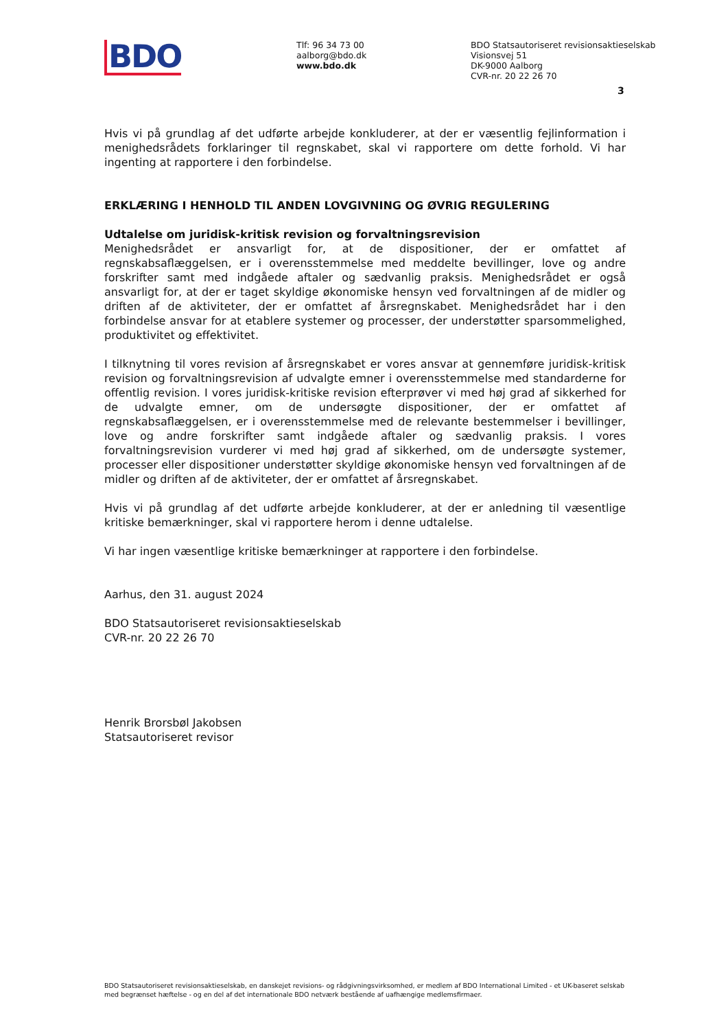BDO
Tlf: 96 34 73 00
aalborg@bdo.dk
www.bdo.dk
BDO Statsautoriseret revisionsaktieselskab
Visionsvej 51
DK-9000 Aalborg
CVR-nr. 20 22 26 70
3
Hvis vi på grundlag af det udførte arbejde konkluderer, at der er væsentlig fejlinformation i menighedsrådets forklaringer til regnskabet, skal vi rapportere om dette forhold. Vi har ingenting at rapportere i den forbindelse.
ERKLÆRING I HENHOLD TIL ANDEN LOVGIVNING OG ØVRIG REGULERING
Udtalelse om juridisk-kritisk revision og forvaltningsrevision
Menighedsrådet er ansvarligt for, at de dispositioner, der er omfattet af regnskabsaflæggelsen, er i overensstemmelse med meddelte bevillinger, love og andre forskrifter samt med indgåede aftaler og sædvanlig praksis. Menighedsrådet er også ansvarligt for, at der er taget skyldige økonomiske hensyn ved forvaltningen af de midler og driften af de aktiviteter, der er omfattet af årsregnskabet. Menighedsrådet har i den forbindelse ansvar for at etablere systemer og processer, der understøtter sparsommelighed, produktivitet og effektivitet.
I tilknytning til vores revision af årsregnskabet er vores ansvar at gennemføre juridisk-kritisk revision og forvaltningsrevision af udvalgte emner i overensstemmelse med standarderne for offentlig revision. I vores juridisk-kritiske revision efterprøver vi med høj grad af sikkerhed for de udvalgte emner, om de undersøgte dispositioner, der er omfattet af regnskabsaflæggelsen, er i overensstemmelse med de relevante bestemmelser i bevillinger, love og andre forskrifter samt indgåede aftaler og sædvanlig praksis. I vores forvaltningsrevision vurderer vi med høj grad af sikkerhed, om de undersøgte systemer, processer eller dispositioner understøtter skyldige økonomiske hensyn ved forvaltningen af de midler og driften af de aktiviteter, der er omfattet af årsregnskabet.
Hvis vi på grundlag af det udførte arbejde konkluderer, at der er anledning til væsentlige kritiske bemærkninger, skal vi rapportere herom i denne udtalelse.
Vi har ingen væsentlige kritiske bemærkninger at rapportere i den forbindelse.
Aarhus, den 31. august 2024
BDO Statsautoriseret revisionsaktieselskab
CVR-nr. 20 22 26 70
Henrik Brorsbøl Jakobsen
Statsautoriseret revisor
BDO Statsautoriseret revisionsaktieselskab, en danskejet revisions- og rådgivningsvirksomhed, er medlem af BDO International Limited - et UK-baseret selskab med begrænset hæftelse - og en del af det internationale BDO netværk bestående af uafhængige medlemsfirmaer.